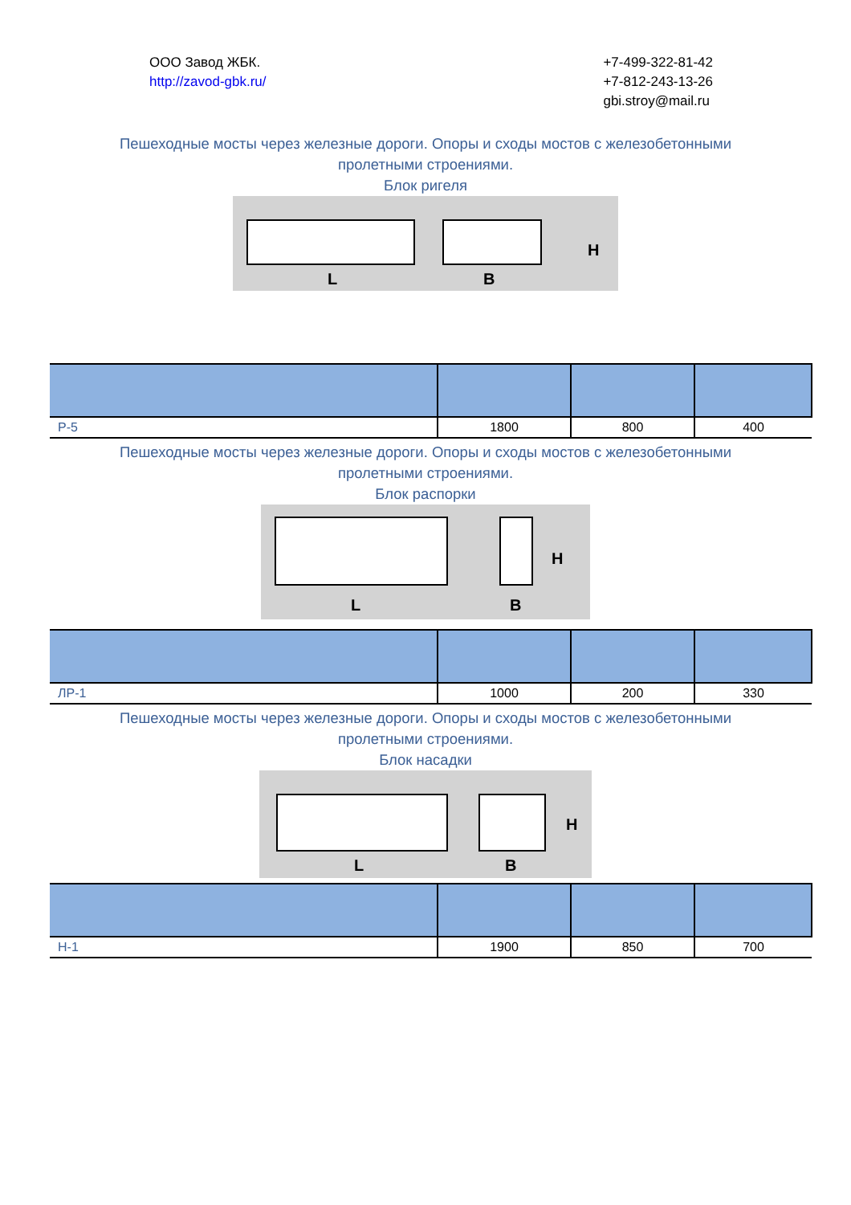ООО Завод ЖБК.
http://zavod-gbk.ru/
+7-499-322-81-42
+7-812-243-13-26
gbi.stroy@mail.ru
Пешеходные мосты через железные дороги. Опоры и сходы мостов с железобетонными
пролетными строениями.
Блок ригеля
L
B
H
| Р-5 | 1800 | 800 | 400 |
Пешеходные мосты через железные дороги. Опоры и сходы мостов с железобетонными
пролетными строениями.
Блок распорки
L
B
H
| ЛР-1 | 1000 | 200 | 330 |
Пешеходные мосты через железные дороги. Опоры и сходы мостов с железобетонными
пролетными строениями.
Блок насадки
L
B
H
| Н-1 | 1900 | 850 | 700 |